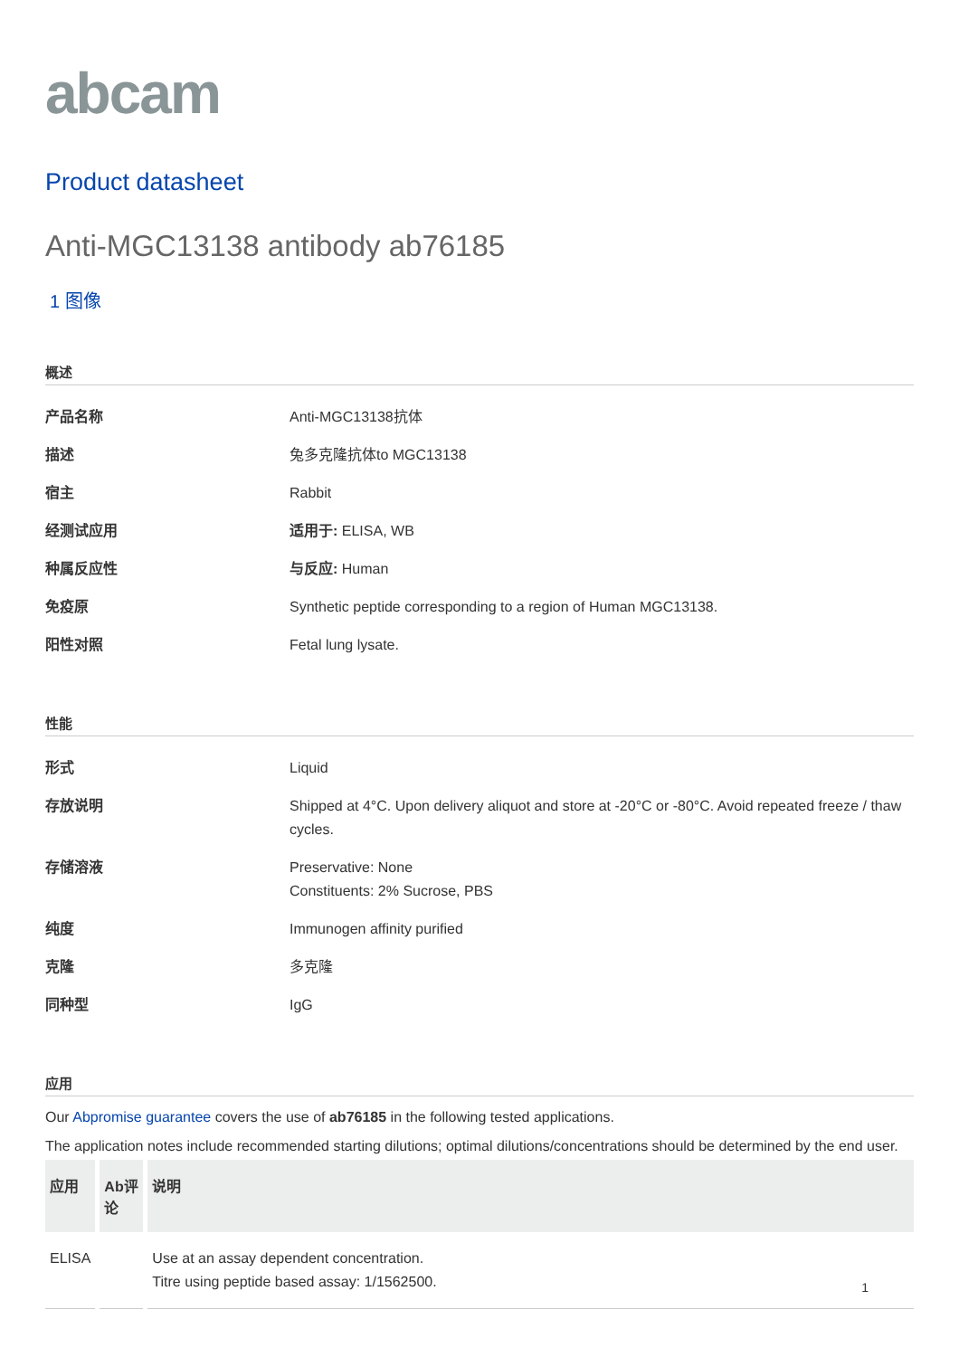abcam
Product datasheet
Anti-MGC13138 antibody ab76185
1 图像
概述
| 产品名称 | Anti-MGC13138抗体 |
| 描述 | 兔多克隆抗体to MGC13138 |
| 宿主 | Rabbit |
| 经测试应用 | 适用于: ELISA, WB |
| 种属反应性 | 与反应: Human |
| 免疫原 | Synthetic peptide corresponding to a region of Human MGC13138. |
| 阳性对照 | Fetal lung lysate. |
性能
| 形式 | Liquid |
| 存放说明 | Shipped at 4°C. Upon delivery aliquot and store at -20°C or -80°C. Avoid repeated freeze / thaw cycles. |
| 存储溶液 | Preservative: None Constituents: 2% Sucrose, PBS |
| 纯度 | Immunogen affinity purified |
| 克隆 | 多克隆 |
| 同种型 | IgG |
应用
Our Abpromise guarantee covers the use of ab76185 in the following tested applications.
The application notes include recommended starting dilutions; optimal dilutions/concentrations should be determined by the end user.
| 应用 | Ab评论 | 说明 |
| --- | --- | --- |
| ELISA | | Use at an assay dependent concentration. Titre using peptide based assay: 1/1562500. |
1